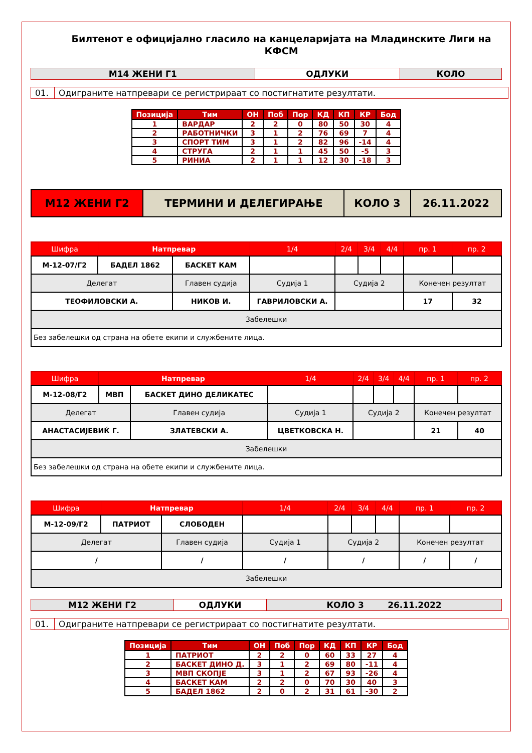Билтенот е официјално гласило на канцеларијата на Младинските Лиги на КФСМ
| М14 ЖЕНИ Г1 | ОДЛУКИ | КОЛО |
| 01. | Одиграните натпревари се регистрираат со постигнатите резултати. |
| Позиција | Тим | ОН | Поб | Пор | КД | КП | КР | Бод |
| --- | --- | --- | --- | --- | --- | --- | --- | --- |
| 1 | ВАРДАР | 2 | 2 | 0 | 80 | 50 | 30 | 4 |
| 2 | РАБОТНИЧКИ | 3 | 1 | 2 | 76 | 69 | 7 | 4 |
| 3 | СПОРТ ТИМ | 3 | 1 | 2 | 82 | 96 | -14 | 4 |
| 4 | СТРУГА | 2 | 1 | 1 | 45 | 50 | -5 | 3 |
| 5 | РИНИА | 2 | 1 | 1 | 12 | 30 | -18 | 3 |
| М12 ЖЕНИ Г2 | ТЕРМИНИ И ДЕЛЕГИРАЊЕ | КОЛО 3 | 26.11.2022 |
| Шифра | Натпревар | | 1/4 | 2/4 | 3/4 | 4/4 | пр. 1 | пр. 2 |
| --- | --- | --- | --- | --- | --- | --- | --- | --- |
| М-12-07/Г2 | БАДЕЛ 1862 | БАСКЕТ КАМ | | | | | | |
| Делегат | | Главен судија | Судија 1 | Судија 2 | | | Конечен резултат | |
| ТЕОФИЛОВСКИ А. | | НИКОВ И. | ГАВРИЛОВСКИ А. | | | | 17 | 32 |
| Забелешки | | | | | | | | |
| Без забелешки од страна на обете екипи и службените лица. | | | | | | | | |
| Шифра | Натпревар | | 1/4 | 2/4 | 3/4 | 4/4 | пр. 1 | пр. 2 |
| --- | --- | --- | --- | --- | --- | --- | --- | --- |
| М-12-08/Г2 | МВП | БАСКЕТ ДИНО ДЕЛИКАТЕС | | | | | | |
| Делегат | | Главен судија | Судија 1 | Судија 2 | | | Конечен резултат | |
| АНАСТАСИЈЕВИЌ Г. | | ЗЛАТЕВСКИ А. | ЦВЕТКОВСКА Н. | | | | 21 | 40 |
| Забелешки | | | | | | | | |
| Без забелешки од страна на обете екипи и службените лица. | | | | | | | | |
| Шифра | Натпревар | | 1/4 | 2/4 | 3/4 | 4/4 | пр. 1 | пр. 2 |
| --- | --- | --- | --- | --- | --- | --- | --- | --- |
| М-12-09/Г2 | ПАТРИОТ | СЛОБОДЕН | | | | | | |
| Делегат | | Главен судија | Судија 1 | Судија 2 | | | Конечен резултат | |
| / | | / | / | / | | | / | / |
| Забелешки | | | | | | | | |
| М12 ЖЕНИ Г2 | ОДЛУКИ | КОЛО 3 26.11.2022 |
| 01. | Одиграните натпревари се регистрираат со постигнатите резултати. |
| Позиција | Тим | ОН | Поб | Пор | КД | КП | КР | Бод |
| --- | --- | --- | --- | --- | --- | --- | --- | --- |
| 1 | ПАТРИОТ | 2 | 2 | 0 | 60 | 33 | 27 | 4 |
| 2 | БАСКЕТ ДИНО Д. | 3 | 1 | 2 | 69 | 80 | -11 | 4 |
| 3 | МВП СКОПЈЕ | 3 | 1 | 2 | 67 | 93 | -26 | 4 |
| 4 | БАСКЕТ КАМ | 2 | 2 | 0 | 70 | 30 | 40 | 3 |
| 5 | БАДЕЛ 1862 | 2 | 0 | 2 | 31 | 61 | -30 | 2 |